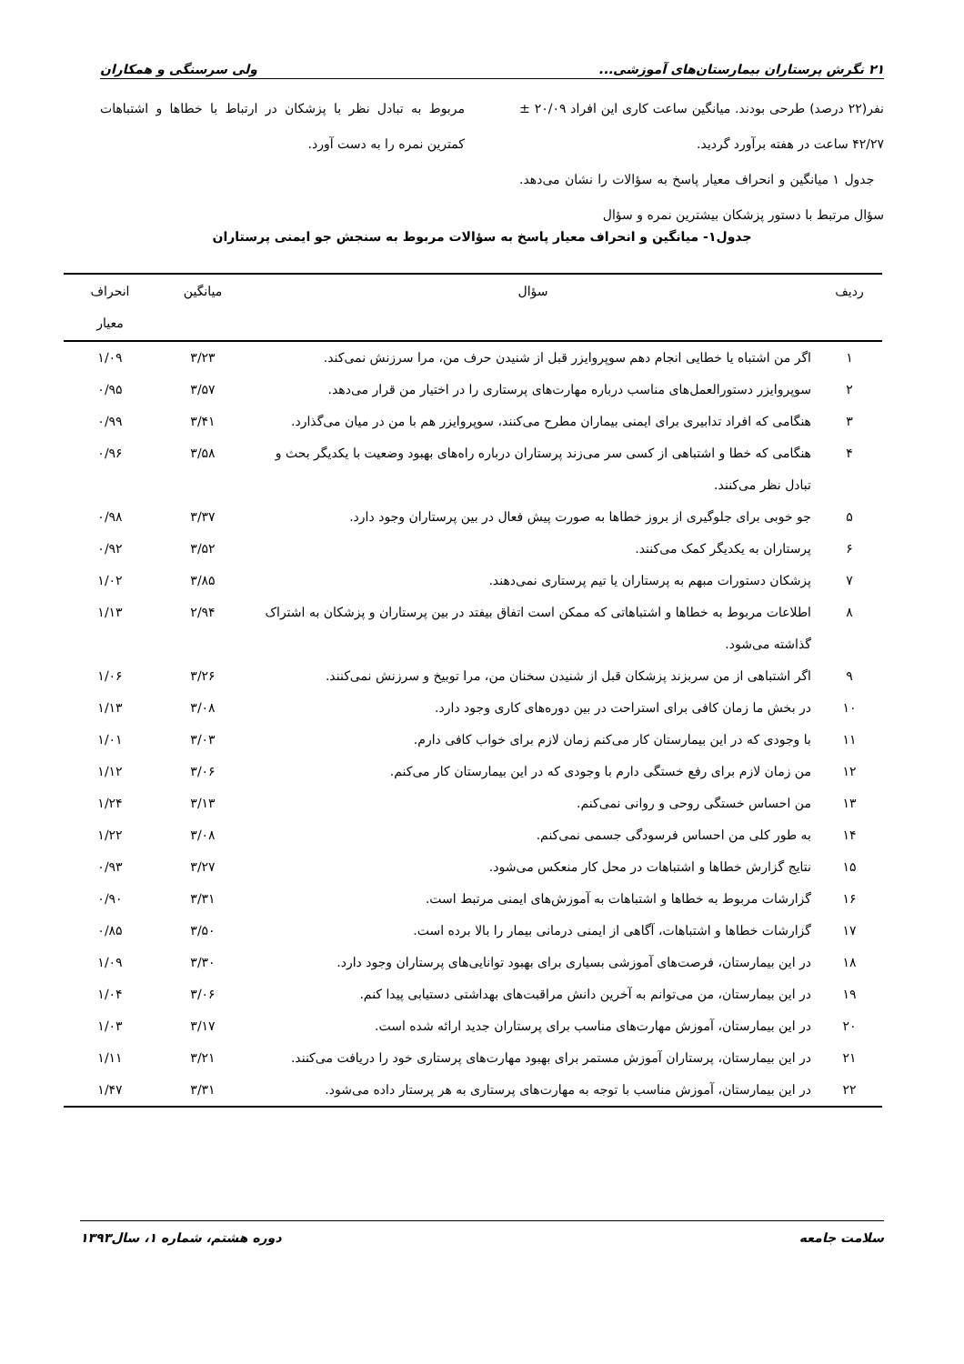۲۱ نگرش پرستاران بیمارستان‌های آموزشی... ولی سرسنگی و همکاران
نفر(۲۲ درصد) طرحی بودند. میانگین ساعت کاری این افراد ۲۰/۰۹ ± ۴۲/۲۷ ساعت در هفته برآورد گردید.
جدول ۱ میانگین و انحراف معیار پاسخ به سؤالات را نشان می‌دهد. سؤال مرتبط با دستور پزشکان بیشترین نمره و سؤال
مربوط به تبادل نظر با پزشکان در ارتباط با خطاها و اشتباهات کمترین نمره را به دست آورد.
جدول۱- میانگین و انحراف معیار پاسخ به سؤالات مربوط به سنجش جو ایمنی پرستاران
| ردیف | سؤال | میانگین | انحراف معیار |
| --- | --- | --- | --- |
| ۱ | اگر من اشتباه یا خطایی انجام دهم سوپروایزر قبل از شنیدن حرف من، مرا سرزنش نمی‌کند. | ۳/۲۳ | ۱/۰۹ |
| ۲ | سوپروایزر دستورالعمل‌های مناسب درباره مهارت‌های پرستاری را در اختیار من قرار می‌دهد. | ۳/۵۷ | ۰/۹۵ |
| ۳ | هنگامی که افراد تدابیری برای ایمنی بیماران مطرح می‌کنند، سوپروایزر هم با من در میان می‌گذارد. | ۳/۴۱ | ۰/۹۹ |
| ۴ | هنگامی که خطا و اشتباهی از کسی سر می‌زند پرستاران درباره راه‌های بهبود وضعیت با یکدیگر بحث و تبادل نظر می‌کنند. | ۳/۵۸ | ۰/۹۶ |
| ۵ | جو خوبی برای جلوگیری از بروز خطاها به صورت پیش فعال در بین پرستاران وجود دارد. | ۳/۳۷ | ۰/۹۸ |
| ۶ | پرستاران به یکدیگر کمک می‌کنند. | ۳/۵۲ | ۰/۹۲ |
| ۷ | پزشکان دستورات مبهم به پرستاران یا تیم پرستاری نمی‌دهند. | ۳/۸۵ | ۱/۰۲ |
| ۸ | اطلاعات مربوط به خطاها و اشتباهاتی که ممکن است اتفاق بیفتد در بین پرستاران و پزشکان به اشتراک گذاشته می‌شود. | ۲/۹۴ | ۱/۱۳ |
| ۹ | اگر اشتباهی از من سربزند پزشکان قبل از شنیدن سخنان من، مرا توبیخ و سرزنش نمی‌کنند. | ۳/۲۶ | ۱/۰۶ |
| ۱۰ | در بخش ما زمان کافی برای استراحت در بین دوره‌های کاری وجود دارد. | ۳/۰۸ | ۱/۱۳ |
| ۱۱ | با وجودی که در این بیمارستان کار می‌کنم زمان لازم برای خواب کافی دارم. | ۳/۰۳ | ۱/۰۱ |
| ۱۲ | من زمان لازم برای رفع خستگی دارم با وجودی که در این بیمارستان کار می‌کنم. | ۳/۰۶ | ۱/۱۲ |
| ۱۳ | من احساس خستگی روحی و روانی نمی‌کنم. | ۳/۱۳ | ۱/۲۴ |
| ۱۴ | به طور کلی من احساس فرسودگی جسمی نمی‌کنم. | ۳/۰۸ | ۱/۲۲ |
| ۱۵ | نتایج گزارش خطاها و اشتباهات در محل کار منعکس می‌شود. | ۳/۲۷ | ۰/۹۳ |
| ۱۶ | گزارشات مربوط به خطاها و اشتباهات به آموزش‌های ایمنی مرتبط است. | ۳/۳۱ | ۰/۹۰ |
| ۱۷ | گزارشات خطاها و اشتباهات، آگاهی از ایمنی درمانی بیمار را بالا برده است. | ۳/۵۰ | ۰/۸۵ |
| ۱۸ | در این بیمارستان، فرصت‌های آموزشی بسیاری برای بهبود توانایی‌های پرستاران وجود دارد. | ۳/۳۰ | ۱/۰۹ |
| ۱۹ | در این بیمارستان، من می‌توانم به آخرین دانش مراقبت‌های بهداشتی دستیابی پیدا کنم. | ۳/۰۶ | ۱/۰۴ |
| ۲۰ | در این بیمارستان، آموزش مهارت‌های مناسب برای پرستاران جدید ارائه شده است. | ۳/۱۷ | ۱/۰۳ |
| ۲۱ | در این بیمارستان، پرستاران آموزش مستمر برای بهبود مهارت‌های پرستاری خود را دریافت می‌کنند. | ۳/۲۱ | ۱/۱۱ |
| ۲۲ | در این بیمارستان، آموزش مناسب با توجه به مهارت‌های پرستاری به هر پرستار داده می‌شود. | ۳/۳۱ | ۱/۴۷ |
سلامت جامعه دوره هشتم، شماره ۱، سال۱۳۹۳